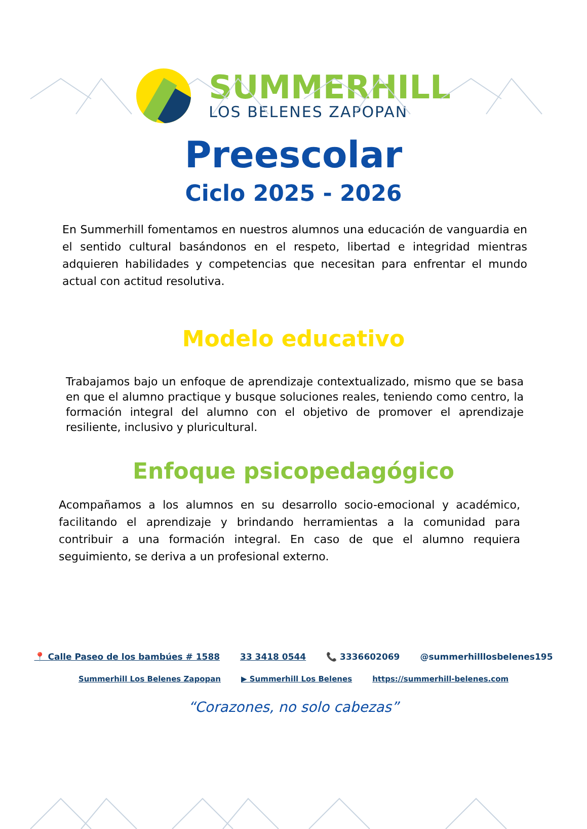SUMMERHILL
LOS BELENES ZAPOPAN
Preescolar
Ciclo 2025 - 2026
En Summerhill fomentamos en nuestros alumnos una educación de vanguardia en el sentido cultural basándonos en el respeto, libertad e integridad mientras adquieren habilidades y competencias que necesitan para enfrentar el mundo actual con actitud resolutiva.
Modelo educativo
Trabajamos bajo un enfoque de aprendizaje contextualizado, mismo que se basa en que el alumno practique y busque soluciones reales, teniendo como centro, la formación integral del alumno con el objetivo de promover el aprendizaje resiliente, inclusivo y pluricultural.
Enfoque psicopedagógico
Acompañamos a los alumnos en su desarrollo socio-emocional y académico, facilitando el aprendizaje y brindando herramientas a la comunidad para contribuir a una formación integral. En caso de que el alumno requiera seguimiento, se deriva a un profesional externo.
📍 Calle Paseo de los bambúes # 1588 33 3418 0544 📞 3336602069 @summerhilllosbelenes195
Summerhill Los Belenes Zapopan ▶ Summerhill Los Belenes https://summerhill-belenes.com
“Corazones, no solo cabezas”